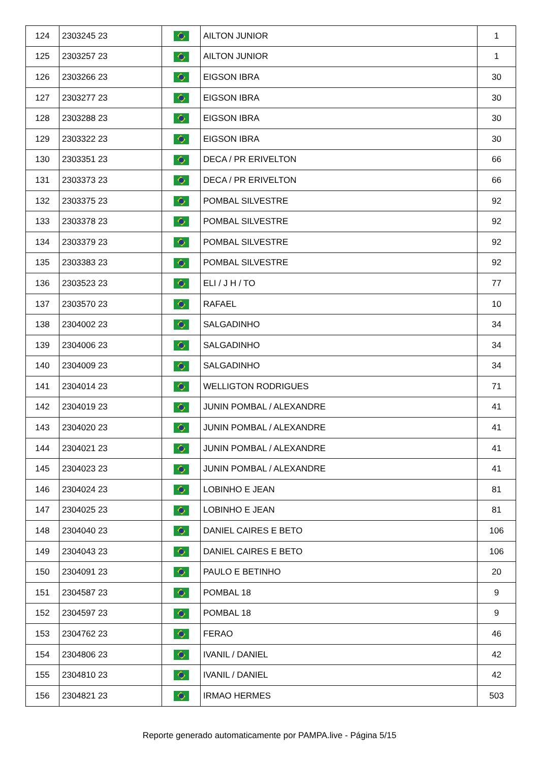| 124 | 2303245 23 | | AILTON JUNIOR | 1 |
| 125 | 2303257 23 | | AILTON JUNIOR | 1 |
| 126 | 2303266 23 | | EIGSON IBRA | 30 |
| 127 | 2303277 23 | | EIGSON IBRA | 30 |
| 128 | 2303288 23 | | EIGSON IBRA | 30 |
| 129 | 2303322 23 | | EIGSON IBRA | 30 |
| 130 | 2303351 23 | | DECA / PR ERIVELTON | 66 |
| 131 | 2303373 23 | | DECA / PR ERIVELTON | 66 |
| 132 | 2303375 23 | | POMBAL SILVESTRE | 92 |
| 133 | 2303378 23 | | POMBAL SILVESTRE | 92 |
| 134 | 2303379 23 | | POMBAL SILVESTRE | 92 |
| 135 | 2303383 23 | | POMBAL SILVESTRE | 92 |
| 136 | 2303523 23 | | ELI / J H / TO | 77 |
| 137 | 2303570 23 | | RAFAEL | 10 |
| 138 | 2304002 23 | | SALGADINHO | 34 |
| 139 | 2304006 23 | | SALGADINHO | 34 |
| 140 | 2304009 23 | | SALGADINHO | 34 |
| 141 | 2304014 23 | | WELLIGTON RODRIGUES | 71 |
| 142 | 2304019 23 | | JUNIN POMBAL / ALEXANDRE | 41 |
| 143 | 2304020 23 | | JUNIN POMBAL / ALEXANDRE | 41 |
| 144 | 2304021 23 | | JUNIN POMBAL / ALEXANDRE | 41 |
| 145 | 2304023 23 | | JUNIN POMBAL / ALEXANDRE | 41 |
| 146 | 2304024 23 | | LOBINHO E JEAN | 81 |
| 147 | 2304025 23 | | LOBINHO E JEAN | 81 |
| 148 | 2304040 23 | | DANIEL CAIRES E BETO | 106 |
| 149 | 2304043 23 | | DANIEL CAIRES E BETO | 106 |
| 150 | 2304091 23 | | PAULO E BETINHO | 20 |
| 151 | 2304587 23 | | POMBAL 18 | 9 |
| 152 | 2304597 23 | | POMBAL 18 | 9 |
| 153 | 2304762 23 | | FERAO | 46 |
| 154 | 2304806 23 | | IVANIL / DANIEL | 42 |
| 155 | 2304810 23 | | IVANIL / DANIEL | 42 |
| 156 | 2304821 23 | | IRMAO HERMES | 503 |
Reporte generado automaticamente por PAMPA.live - Página 5/15